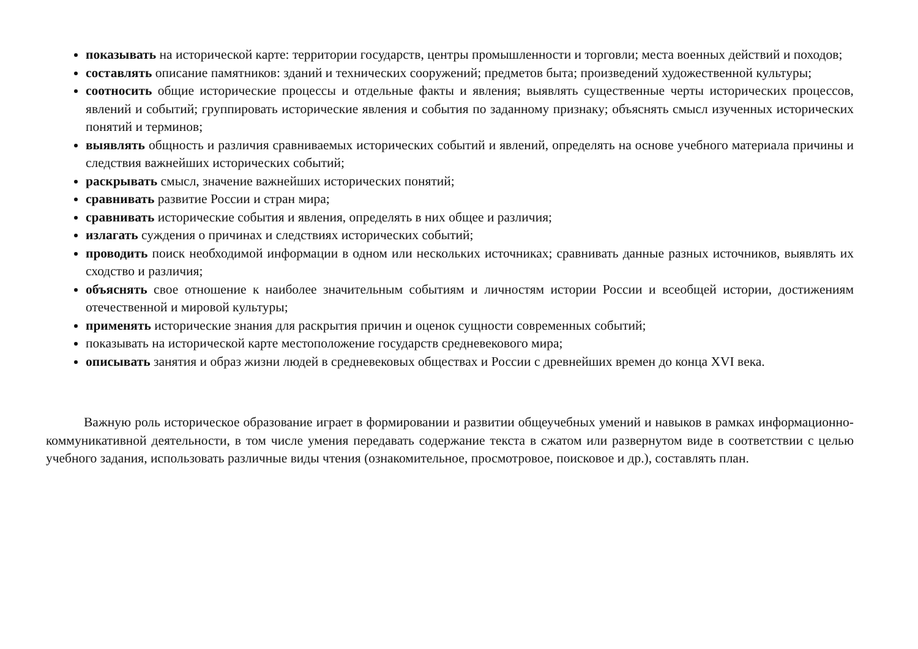показывать на исторической карте: территории государств, центры промышленности и торговли; места военных действий и походов;
составлять описание памятников: зданий и технических сооружений; предметов быта; произведений художественной культуры;
соотносить общие исторические процессы и отдельные факты и явления; выявлять существенные черты исторических процессов, явлений и событий; группировать исторические явления и события по заданному признаку; объяснять смысл изученных исторических понятий и терминов;
выявлять общность и различия сравниваемых исторических событий и явлений, определять на основе учебного материала причины и следствия важнейших исторических событий;
раскрывать смысл, значение важнейших исторических понятий;
сравнивать развитие России и стран мира;
сравнивать исторические события и явления, определять в них общее и различия;
излагать суждения о причинах и следствиях исторических событий;
проводить поиск необходимой информации в одном или нескольких источниках; сравнивать данные разных источников, выявлять их сходство и различия;
объяснять свое отношение к наиболее значительным событиям и личностям истории России и всеобщей истории, достижениям отечественной и мировой культуры;
применять исторические знания для раскрытия причин и оценок сущности современных событий;
показывать на исторической карте местоположение государств средневекового мира;
описывать занятия и образ жизни людей в средневековых обществах и России с древнейших времен до конца XVI века.
Важную роль историческое образование играет в формировании и развитии общеучебных умений и навыков в рамках информационно-коммуникативной деятельности, в том числе умения передавать содержание текста в сжатом или развернутом виде в соответствии с целью учебного задания, использовать различные виды чтения (ознакомительное, просмотровое, поисковое и др.), составлять план.